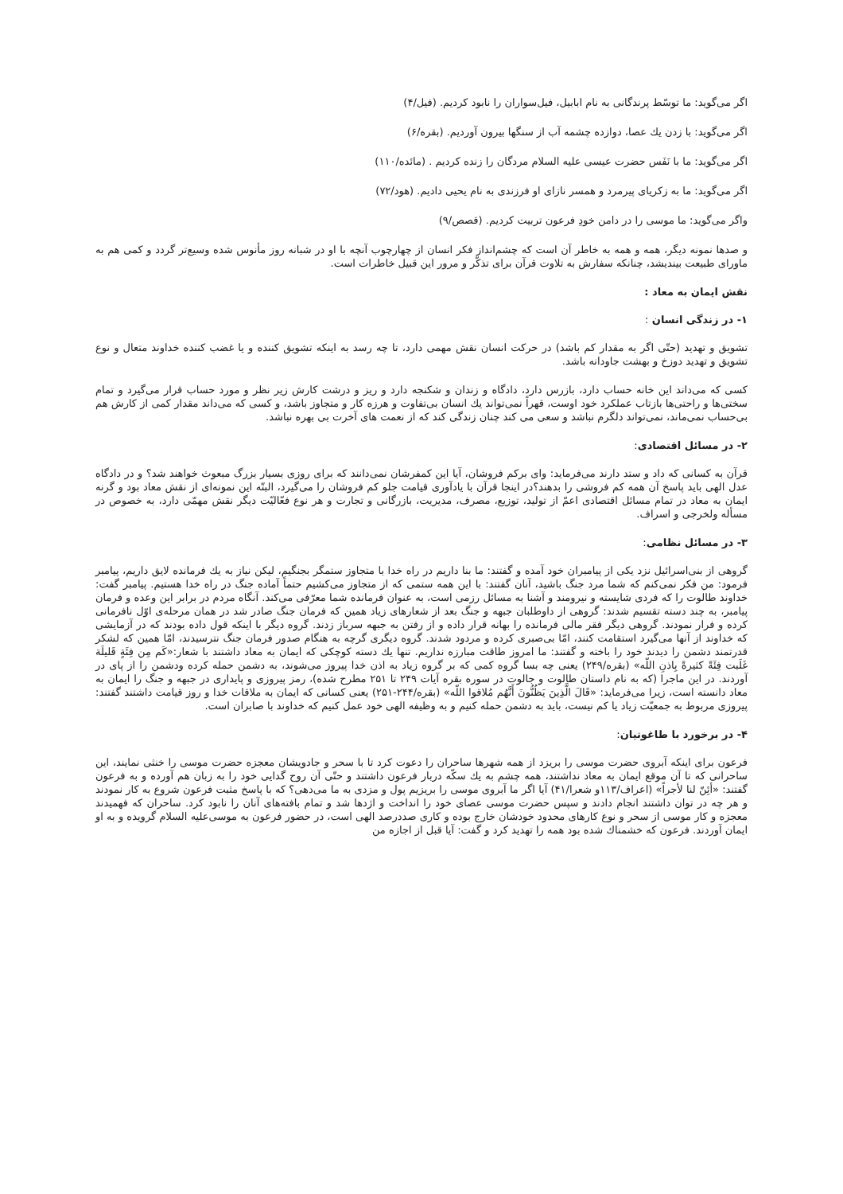اگر می‌گوید: ما توسّط پرندگانی به نام ابابیل، فیل‌سواران را نابود کردیم. (فیل/۴)
اگر می‌گوید: با زدن یك عصا، دوازده چشمه آب از سنگها بیرون آوردیم. (بقره/۶)
اگر می‌گوید: ما با نَفَس حضرت عیسی علیه السلام مردگان را زنده کردیم . (مائده/۱۱۰)
اگر می‌گوید: ما به زکریای پیرمرد و همسر نازای او فرزندی به نام یحیی دادیم. (هود/۷۲)
واگر می‌گوید: ما موسی را در دامن خودِ فرعون تربیت کردیم. (قصص/۹)
و صدها نمونه دیگر، همه و همه به خاطر آن است که چشم‌انداز فکر انسان از چهارچوب آنچه با او در شبانه روز مأنوس شده وسیع‌تر گردد و کمی هم به ماورای طبیعت بیندیشد، چنانکه سفارش به تلاوت قرآن برای تذکّر و مرور این قبیل خاطرات است.
نقش ایمان به معاد :
۱- در زندگی انسان :
تشویق و تهدید (حتّی اگر به مقدار کم باشد) در حرکت انسان نقش مهمی دارد، تا چه رسد به اینکه تشویق کننده و یا غضب کننده خداوند متعال و نوع تشویق و تهدید دوزخ و بهشت جاودانه باشد.
کسی که می‌داند این خانه حساب دارد، بازرس دارد، دادگاه و زندان و شکنجه دارد و ریز و درشت کارش زیر نظر و مورد حساب قرار می‌گیرد و تمام سختی‌ها و راحتی‌ها بازتاب عملکرد خود اوست، قهراً نمی‌تواند یك انسان بی‌تفاوت و هرزه کار و متجاوز باشد، و کسی که می‌داند مقدار کمی از کارش هم بی‌حساب نمی‌ماند، نمی‌تواند دلگرم نباشد و سعی می کند چنان زندگی کند که از نعمت های آخرت بی بهره نباشد.
۲- در مسائل اقتصادی:
قرآن به کسانی که داد و ستد دارند می‌فرماید: وای برکم فروشان، آیا این کمفرشان نمی‌دانند که برای روزی بسیار بزرگ مبعوث خواهند شد؟ و در دادگاه عدل الهی باید پاسخ آن همه کم فروشی را بدهند؟در اینجا قرآن با یادآوری قیامت جلو کم فروشان را می‌گیرد، البتّه این نمونه‌ای از نقش معاد بود و گرنه ایمان به معاد در تمام مسائل اقتصادی اعمّ از تولید، توزیع، مصرف، مدیریت، بازرگانی و تجارت و هر نوع فعّالیّت دیگر نقش مهمّی دارد، به خصوص در مسأله ولخرجی و اسراف.
۳- در مسائل نظامی:
گروهی از بنی‌اسرائیل نزد یکی از پیامبران خود آمده و گفتند: ما بنا داریم در راه خدا با متجاوز ستمگر بجنگیم، لیکن نیاز به یك فرمانده لایق داریم، پیامبر فرمود: من فکر نمی‌کنم که شما مرد جنگ باشید، آنان گفتند: با این همه ستمی که از متجاوز می‌کشیم حتماً آماده جنگ در راه خدا هستیم. پیامبر گفت: خداوند طالوت را که فردی شایسته و نیرومند و آشنا به مسائل رزمی است، به عنوان فرمانده شما معرّفی می‌کند. آنگاه مردم در برابر این وعده و فرمان پیامبر، به چند دسته تقسیم شدند: گروهی از داوطلبان جبهه و جنگ بعد از شعارهای زیاد همین که فرمان جنگ صادر شد در همان مرحله‌ی اوّل نافرمانی کرده و فرار نمودند. گروهی دیگر فقر مالی فرمانده را بهانه قرار داده و از رفتن به جبهه سرباز زدند. گروه دیگر با اینکه قول داده بودند که در آزمایشی که خداوند از آنها می‌گیرد استقامت کنند، امّا بی‌صبری کرده و مردود شدند. گروه دیگری گرچه به هنگام صدور فرمان جنگ نترسیدند، امّا همین که لشکر قدرتمند دشمن را دیدند خود را باخته و گفتند: ما امروز طاقت مبارزه نداریم. تنها یك دسته کوچکی که ایمان به معاد داشتند با شعار:«کَم مِن فِئَةٍ قَلیلَة غَلَبت فِئَةً کثیرةً بِاذنِ اللّه» (بقره/۲۴۹) یعنی چه بسا گروه کمی که بر گروه زیاد به اذن خدا پیروز می‌شوند، به دشمن حمله کرده ودشمن را از پای در آوردند. در این ماجرا (که به نام داستان طالوت و جالوت در سوره بقره آیات ۲۴۹ تا ۲۵۱ مطرح شده)، رمز پیروزی و پایداری در جبهه و جنگ را ایمان به معاد دانسته است، زیرا می‌فرماید: «قَالَ الَّذِینَ یَظُنُّونَ أَنَّهُم مُلاقوا اللّه» (بقره/۲۴۴-۲۵۱) یعنی کسانی که ایمان به ملاقات خدا و روز قیامت داشتند گفتند: پیروزی مربوط به جمعیّت زیاد یا کم نیست، باید به دشمن حمله کنیم و به وظیفه الهی خود عمل کنیم که خداوند با صابران است.
۴- در برخورد با طاغوتیان:
فرعون برای اینکه آبروی حضرت موسی را بریزد از همه شهرها ساحران را دعوت کرد تا با سحر و جادویشان معجزه حضرت موسی را خنثی نمایند، این ساحرانی که تا آن موقع ایمان به معاد نداشتند، همه چشم به یك سکّه دربار فرعون داشتند و حتّی آن روح گدایی خود را به زبان هم آورده و به فرعون گفتند: «أئِنّ لنا لأجراً» (اعراف/۱۱۳و شعرا/۴۱) آیا اگر ما آبروی موسی را بریزیم پول و مزدی به ما می‌دهی؟ که با پاسخ مثبت فرعون شروع به کار نمودند و هر چه در توان داشتند انجام دادند و سپس حضرت موسی عصای خود را انداخت و اژدها شد و تمام بافته‌های آنان را نابود کرد. ساحران که فهمیدند معجزه و کار موسی از سحر و نوع کارهای محدود خودشان خارج بوده و کاری صددرصد الهی است، در حضور فرعون به موسی‌علیه السلام گرویده و به او ایمان آوردند. فرعون که خشمناك شده بود همه را تهدید کرد و گفت: آیا قبل از اجازه من